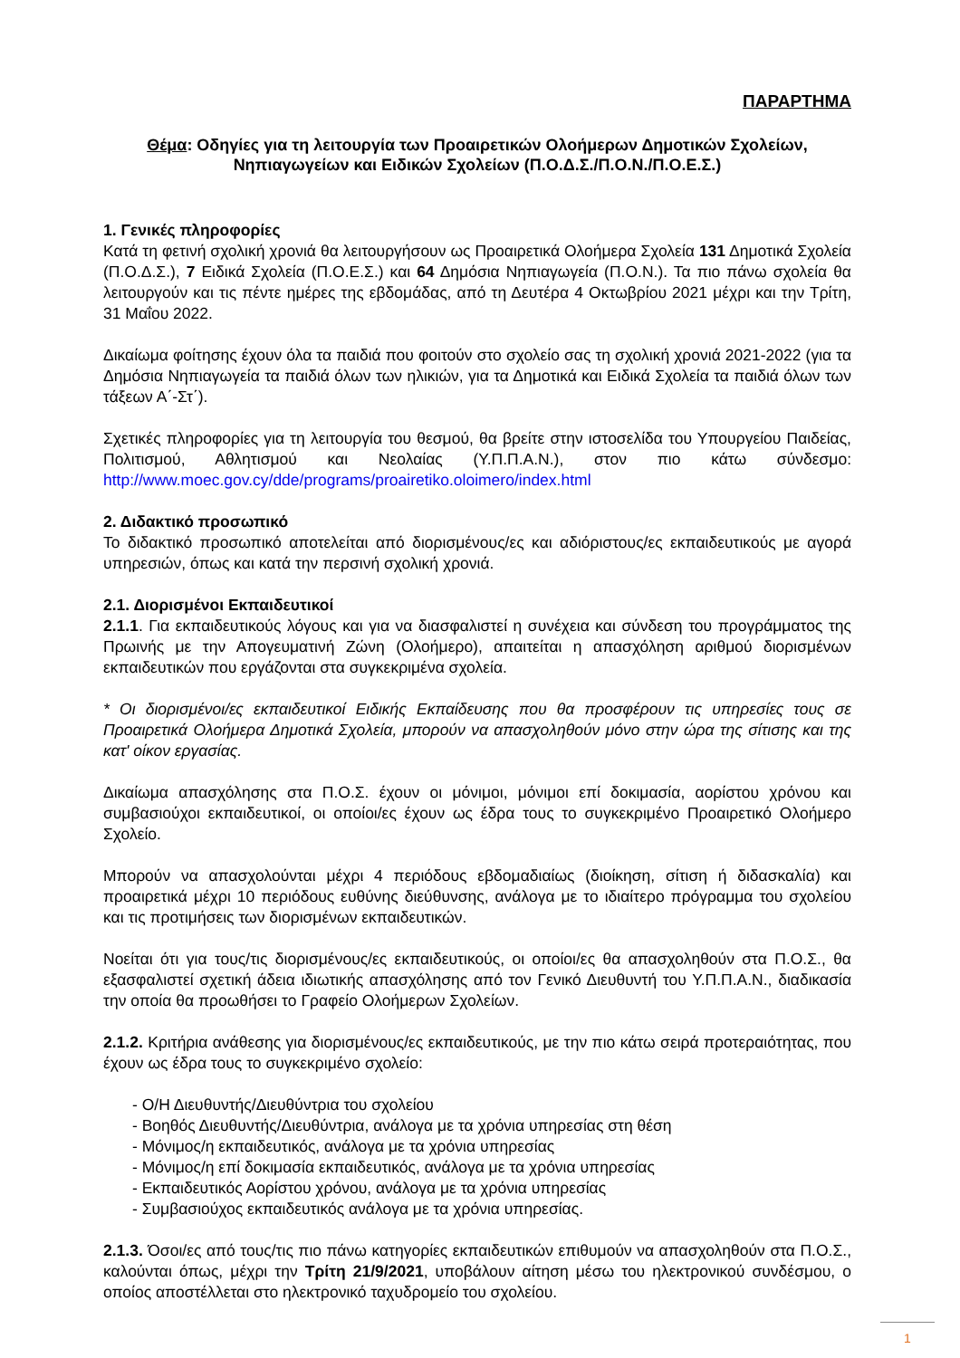ΠΑΡΑΡΤΗΜΑ
Θέμα: Οδηγίες για τη λειτουργία των Προαιρετικών Ολοήμερων Δημοτικών Σχολείων, Νηπιαγωγείων και Ειδικών Σχολείων (Π.Ο.Δ.Σ./Π.Ο.Ν./Π.Ο.Ε.Σ.)
1. Γενικές πληροφορίες
Κατά τη φετινή σχολική χρονιά θα λειτουργήσουν ως Προαιρετικά Ολοήμερα Σχολεία 131 Δημοτικά Σχολεία (Π.Ο.Δ.Σ.), 7 Ειδικά Σχολεία (Π.Ο.Ε.Σ.) και 64 Δημόσια Νηπιαγωγεία (Π.Ο.Ν.). Τα πιο πάνω σχολεία θα λειτουργούν και τις πέντε ημέρες της εβδομάδας, από τη Δευτέρα 4 Οκτωβρίου 2021 μέχρι και την Τρίτη, 31 Μαΐου 2022.
Δικαίωμα φοίτησης έχουν όλα τα παιδιά που φοιτούν στο σχολείο σας τη σχολική χρονιά 2021-2022 (για τα Δημόσια Νηπιαγωγεία τα παιδιά όλων των ηλικιών, για τα Δημοτικά και Ειδικά Σχολεία τα παιδιά όλων των τάξεων Α΄-Στ΄).
Σχετικές πληροφορίες για τη λειτουργία του θεσμού, θα βρείτε στην ιστοσελίδα του Υπουργείου Παιδείας, Πολιτισμού, Αθλητισμού και Νεολαίας (Υ.Π.Π.Α.Ν.), στον πιο κάτω σύνδεσμο: http://www.moec.gov.cy/dde/programs/proairetiko.oloimero/index.html
2. Διδακτικό προσωπικό
Το διδακτικό προσωπικό αποτελείται από διορισμένους/ες και αδιόριστους/ες εκπαιδευτικούς με αγορά υπηρεσιών, όπως και κατά την περσινή σχολική χρονιά.
2.1. Διορισμένοι Εκπαιδευτικοί
2.1.1. Για εκπαιδευτικούς λόγους και για να διασφαλιστεί η συνέχεια και σύνδεση του προγράμματος της Πρωινής με την Απογευματινή Ζώνη (Ολοήμερο), απαιτείται η απασχόληση αριθμού διορισμένων εκπαιδευτικών που εργάζονται στα συγκεκριμένα σχολεία.
* Οι διορισμένοι/ες εκπαιδευτικοί Ειδικής Εκπαίδευσης που θα προσφέρουν τις υπηρεσίες τους σε Προαιρετικά Ολοήμερα Δημοτικά Σχολεία, μπορούν να απασχοληθούν μόνο στην ώρα της σίτισης και της κατ' οίκον εργασίας.
Δικαίωμα απασχόλησης στα Π.Ο.Σ. έχουν οι μόνιμοι, μόνιμοι επί δοκιμασία, αορίστου χρόνου και συμβασιούχοι εκπαιδευτικοί, οι οποίοι/ες έχουν ως έδρα τους το συγκεκριμένο Προαιρετικό Ολοήμερο Σχολείο.
Μπορούν να απασχολούνται μέχρι 4 περιόδους εβδομαδιαίως (διοίκηση, σίτιση ή διδασκαλία) και προαιρετικά μέχρι 10 περιόδους ευθύνης διεύθυνσης, ανάλογα με το ιδιαίτερο πρόγραμμα του σχολείου και τις προτιμήσεις των διορισμένων εκπαιδευτικών.
Νοείται ότι για τους/τις διορισμένους/ες εκπαιδευτικούς, οι οποίοι/ες θα απασχοληθούν στα Π.Ο.Σ., θα εξασφαλιστεί σχετική άδεια ιδιωτικής απασχόλησης από τον Γενικό Διευθυντή του Υ.Π.Π.Α.Ν., διαδικασία την οποία θα προωθήσει το Γραφείο Ολοήμερων Σχολείων.
2.1.2. Κριτήρια ανάθεσης για διορισμένους/ες εκπαιδευτικούς, με την πιο κάτω σειρά προτεραιότητας, που έχουν ως έδρα τους το συγκεκριμένο σχολείο:
- Ο/Η Διευθυντής/Διευθύντρια του σχολείου
- Βοηθός Διευθυντής/Διευθύντρια, ανάλογα με τα χρόνια υπηρεσίας στη θέση
- Μόνιμος/η εκπαιδευτικός, ανάλογα με τα χρόνια υπηρεσίας
- Μόνιμος/η επί δοκιμασία εκπαιδευτικός, ανάλογα με τα χρόνια υπηρεσίας
- Εκπαιδευτικός Αορίστου χρόνου, ανάλογα με τα χρόνια υπηρεσίας
- Συμβασιούχος εκπαιδευτικός ανάλογα με τα χρόνια υπηρεσίας.
2.1.3. Όσοι/ες από τους/τις πιο πάνω κατηγορίες εκπαιδευτικών επιθυμούν να απασχοληθούν στα Π.Ο.Σ., καλούνται όπως, μέχρι την Τρίτη 21/9/2021, υποβάλουν αίτηση μέσω του ηλεκτρονικού συνδέσμου, ο οποίος αποστέλλεται στο ηλεκτρονικό ταχυδρομείο του σχολείου.
1